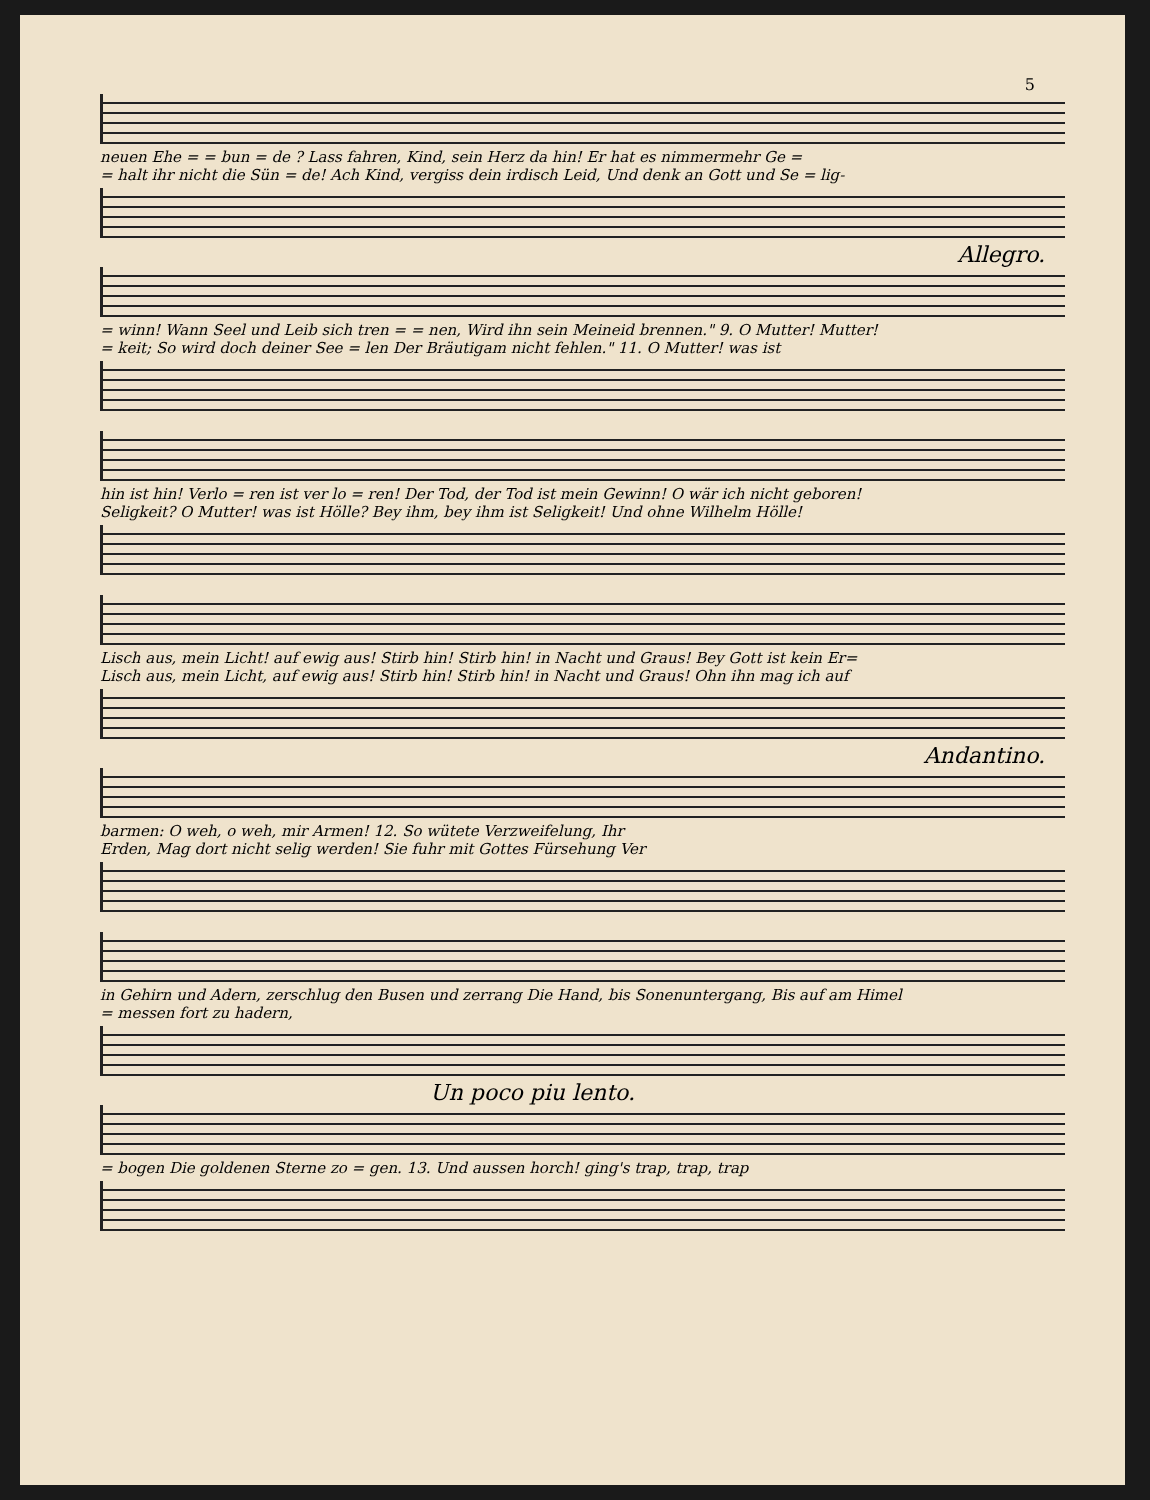5
neuen Ehe = = bun = de ? Lass fahren, Kind, sein Herz da hin! Er hat es nimmermehr Ge =
= halt ihr nicht die Sün = de! Ach Kind, vergiss dein irdisch Leid, Und denk an Gott und Se = lig-
Allegro.
= winn! Wann Seel und Leib sich tren = = nen, Wird ihn sein Meineid brennen." 9. O Mutter! Mutter!
= keit; So wird doch deiner See = len Der Bräutigam nicht fehlen." 11. O Mutter! was ist
hin ist hin! Verlo = ren ist ver lo = ren! Der Tod, der Tod ist mein Gewinn! O wär ich nicht geboren!
Seligkeit? O Mutter! was ist Hölle? Bey ihm, bey ihm ist Seligkeit! Und ohne Wilhelm Hölle!
Lisch aus, mein Licht! auf ewig aus! Stirb hin! Stirb hin! in Nacht und Graus! Bey Gott ist kein Er=
Lisch aus, mein Licht, auf ewig aus! Stirb hin! Stirb hin! in Nacht und Graus! Ohn ihn mag ich auf
Andantino.
barmen: O weh, o weh, mir Armen! 12. So wütete Verzweifelung, Ihr
Erden, Mag dort nicht selig werden! Sie fuhr mit Gottes Fürsehung Ver
in Gehirn und Adern, zerschlug den Busen und zerrang Die Hand, bis Sonenuntergang, Bis auf am Himel
= messen fort zu hadern,
Un poco piu lento.
= bogen Die goldenen Sterne zo = gen. 13. Und aussen horch! ging's trap, trap, trap